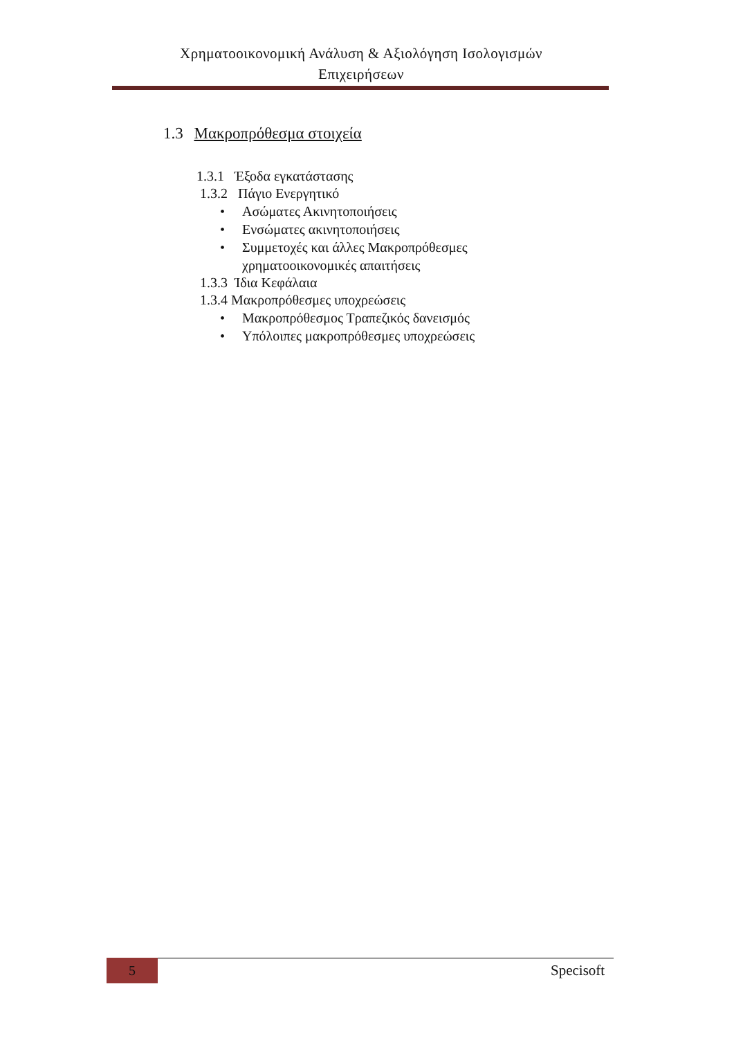Χρηματοοικονομική Ανάλυση & Αξιολόγηση Ισολογισμών
Επιχειρήσεων
1.3 Μακροπρόθεσμα στοιχεία
1.3.1 Έξοδα εγκατάστασης
1.3.2 Πάγιο Ενεργητικό
• Ασώματες Ακινητοποιήσεις
• Ενσώματες ακινητοποιήσεις
• Συμμετοχές και άλλες Μακροπρόθεσμες
χρηματοοικονομικές απαιτήσεις
1.3.3 Ίδια Κεφάλαια
1.3.4 Μακροπρόθεσμες υποχρεώσεις
• Μακροπρόθεσμος Τραπεζικός δανεισμός
• Υπόλοιπες μακροπρόθεσμες υποχρεώσεις
5 Specisoft